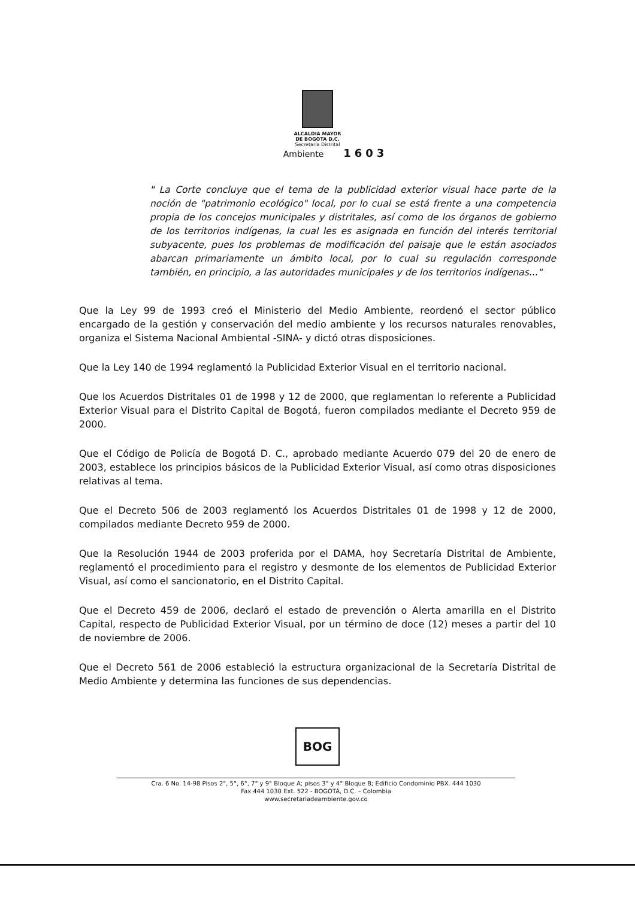ALCALDIA MAYOR
DE BOGOTA D.C.
Secretaría Distrital
Ambiente 1603
" La Corte concluye que el tema de la publicidad exterior visual hace parte de la noción de "patrimonio ecológico" local, por lo cual se está frente a una competencia propia de los concejos municipales y distritales, así como de los órganos de gobierno de los territorios indígenas, la cual les es asignada en función del interés territorial subyacente, pues los problemas de modificación del paisaje que le están asociados abarcan primariamente un ámbito local, por lo cual su regulación corresponde también, en principio, a las autoridades municipales y de los territorios indígenas..."
Que la Ley 99 de 1993 creó el Ministerio del Medio Ambiente, reordenó el sector público encargado de la gestión y conservación del medio ambiente y los recursos naturales renovables, organiza el Sistema Nacional Ambiental -SINA- y dictó otras disposiciones.
Que la Ley 140 de 1994 reglamentó la Publicidad Exterior Visual en el territorio nacional.
Que los Acuerdos Distritales 01 de 1998 y 12 de 2000, que reglamentan lo referente a Publicidad Exterior Visual para el Distrito Capital de Bogotá, fueron compilados mediante el Decreto 959 de 2000.
Que el Código de Policía de Bogotá D. C., aprobado mediante Acuerdo 079 del 20 de enero de 2003, establece los principios básicos de la Publicidad Exterior Visual, así como otras disposiciones relativas al tema.
Que el Decreto 506 de 2003 reglamentó los Acuerdos Distritales 01 de 1998 y 12 de 2000, compilados mediante Decreto 959 de 2000.
Que la Resolución 1944 de 2003 proferida por el DAMA, hoy Secretaría Distrital de Ambiente, reglamentó el procedimiento para el registro y desmonte de los elementos de Publicidad Exterior Visual, así como el sancionatorio, en el Distrito Capital.
Que el Decreto 459 de 2006, declaró el estado de prevención o Alerta amarilla en el Distrito Capital, respecto de Publicidad Exterior Visual, por un término de doce (12) meses a partir del 10 de noviembre de 2006.
Que el Decreto 561 de 2006 estableció la estructura organizacional de la Secretaría Distrital de Medio Ambiente y determina las funciones de sus dependencias.
BOG
Cra. 6 No. 14-98 Pisos 2°, 5°, 6°, 7° y 9° Bloque A; pisos 3° y 4° Bloque B; Edificio Condominio PBX. 444 1030
Fax 444 1030 Ext. 522 - BOGOTÁ, D.C. – Colombia
www.secretariadeambiente.gov.co